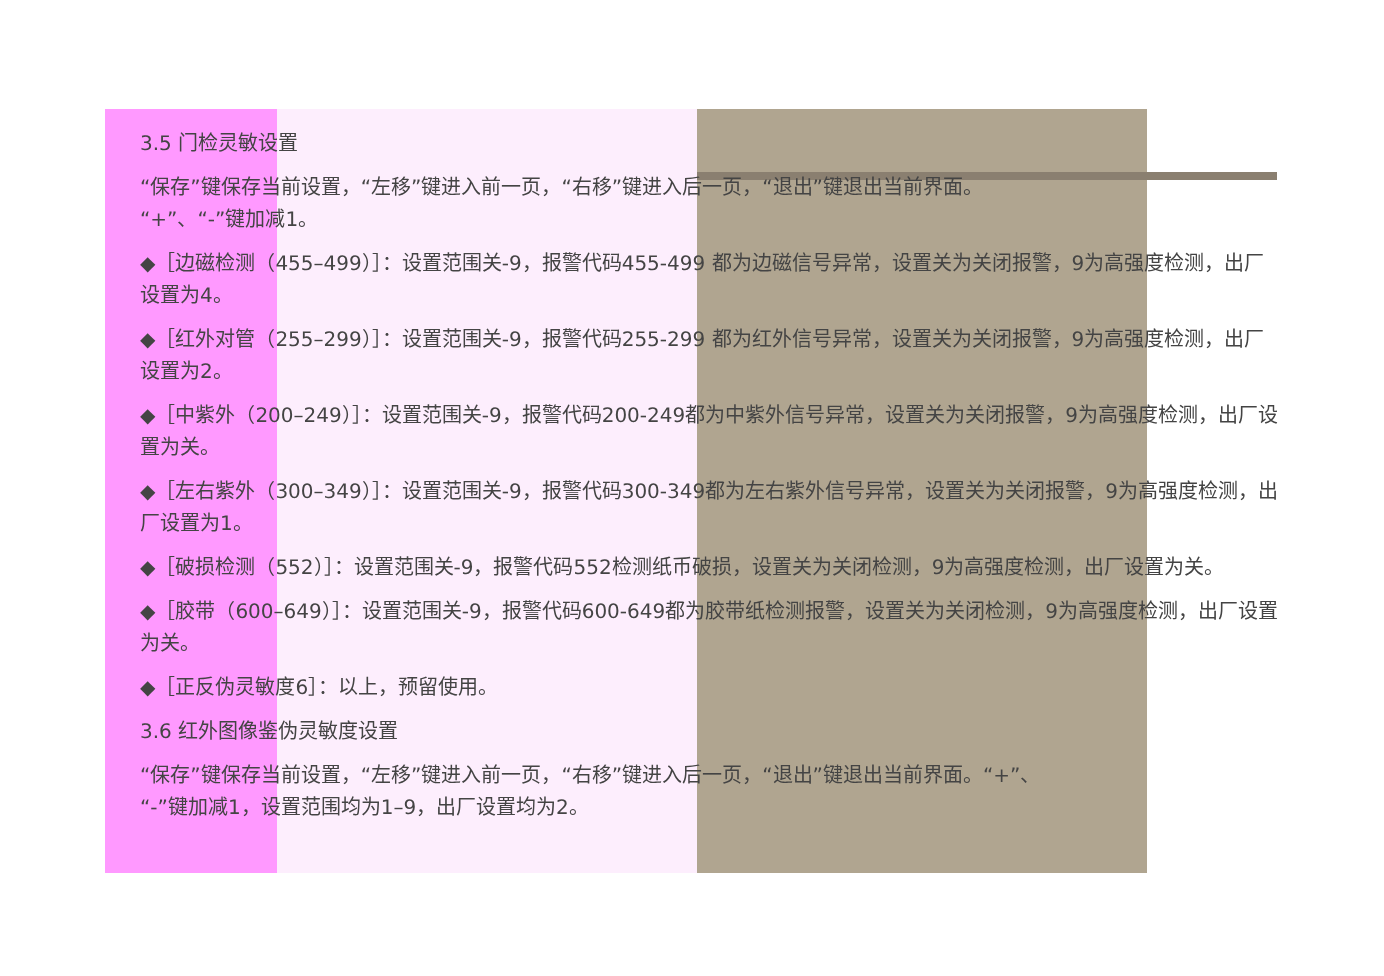3.5 门检灵敏设置
“保存”键保存当前设置，“左移”键进入前一页，“右移”键进入后一页，“退出”键退出当前界面。
“+”、“-”键加减1。
◆［边磁检测（455–499）］：设置范围关-9，报警代码455-499 都为边磁信号异常，设置关为关闭报警，9为高强度检测，出厂设置为4。
◆［红外对管（255–299）］：设置范围关-9，报警代码255-299 都为红外信号异常，设置关为关闭报警，9为高强度检测，出厂设置为2。
◆［中紫外（200–249）］：设置范围关-9，报警代码200-249都为中紫外信号异常，设置关为关闭报警，9为高强度检测，出厂设置为关。
◆［左右紫外（300–349）］：设置范围关-9，报警代码300-349都为左右紫外信号异常，设置关为关闭报警，9为高强度检测，出厂设置为1。
◆［破损检测（552）］：设置范围关-9，报警代码552检测纸币破损，设置关为关闭检测，9为高强度检测，出厂设置为关。
◆［胶带（600–649）］：设置范围关-9，报警代码600-649都为胶带纸检测报警，设置关为关闭检测，9为高强度检测，出厂设置为关。
◆［正反伪灵敏度6］：以上，预留使用。
3.6 红外图像鉴伪灵敏度设置
“保存”键保存当前设置，“左移”键进入前一页，“右移”键进入后一页，“退出”键退出当前界面。“+”、
“-”键加减1，设置范围均为1–9，出厂设置均为2。